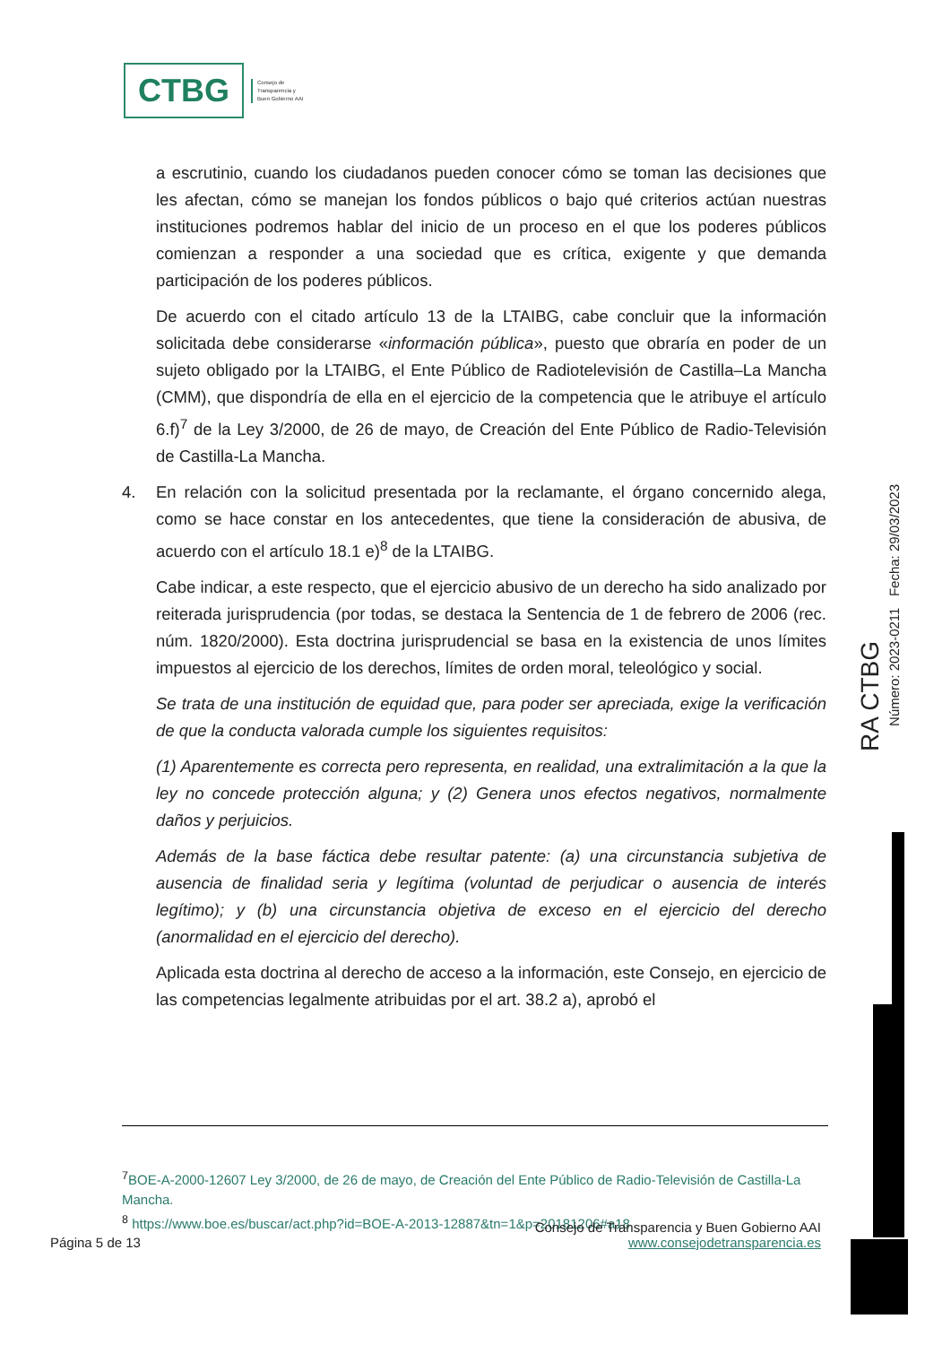CTBG
Consejo de
Transparencia y
Buen Gobierno AAI
a escrutinio, cuando los ciudadanos pueden conocer cómo se toman las decisiones que les afectan, cómo se manejan los fondos públicos o bajo qué criterios actúan nuestras instituciones podremos hablar del inicio de un proceso en el que los poderes públicos comienzan a responder a una sociedad que es crítica, exigente y que demanda participación de los poderes públicos.
De acuerdo con el citado artículo 13 de la LTAIBG, cabe concluir que la información solicitada debe considerarse «información pública», puesto que obraría en poder de un sujeto obligado por la LTAIBG, el Ente Público de Radiotelevisión de Castilla–La Mancha (CMM), que dispondría de ella en el ejercicio de la competencia que le atribuye el artículo 6.f)<sup>7</sup> de la Ley 3/2000, de 26 de mayo, de Creación del Ente Público de Radio-Televisión de Castilla-La Mancha.
4. En relación con la solicitud presentada por la reclamante, el órgano concernido alega, como se hace constar en los antecedentes, que tiene la consideración de abusiva, de acuerdo con el artículo 18.1 e)<sup>8</sup> de la LTAIBG.
Cabe indicar, a este respecto, que el ejercicio abusivo de un derecho ha sido analizado por reiterada jurisprudencia (por todas, se destaca la Sentencia de 1 de febrero de 2006 (rec. núm. 1820/2000). Esta doctrina jurisprudencial se basa en la existencia de unos límites impuestos al ejercicio de los derechos, límites de orden moral, teleológico y social.
Se trata de una institución de equidad que, para poder ser apreciada, exige la verificación de que la conducta valorada cumple los siguientes requisitos:
(1) Aparentemente es correcta pero representa, en realidad, una extralimitación a la que la ley no concede protección alguna; y (2) Genera unos efectos negativos, normalmente daños y perjuicios.
Además de la base fáctica debe resultar patente: (a) una circunstancia subjetiva de ausencia de finalidad seria y legítima (voluntad de perjudicar o ausencia de interés legítimo); y (b) una circunstancia objetiva de exceso en el ejercicio del derecho (anormalidad en el ejercicio del derecho).
Aplicada esta doctrina al derecho de acceso a la información, este Consejo, en ejercicio de las competencias legalmente atribuidas por el art. 38.2 a), aprobó el
RA CTBG
Número: 2023-0211 Fecha: 29/03/2023
<sup>7</sup>BOE-A-2000-12607 Ley 3/2000, de 26 de mayo, de Creación del Ente Público de Radio-Televisión de Castilla-La Mancha.
<sup>8</sup> https://www.boe.es/buscar/act.php?id=BOE-A-2013-12887&tn=1&p=20181206#a18
Consejo de Transparencia y Buen Gobierno AAI
Página 5 de 13 www.consejodetransparencia.es